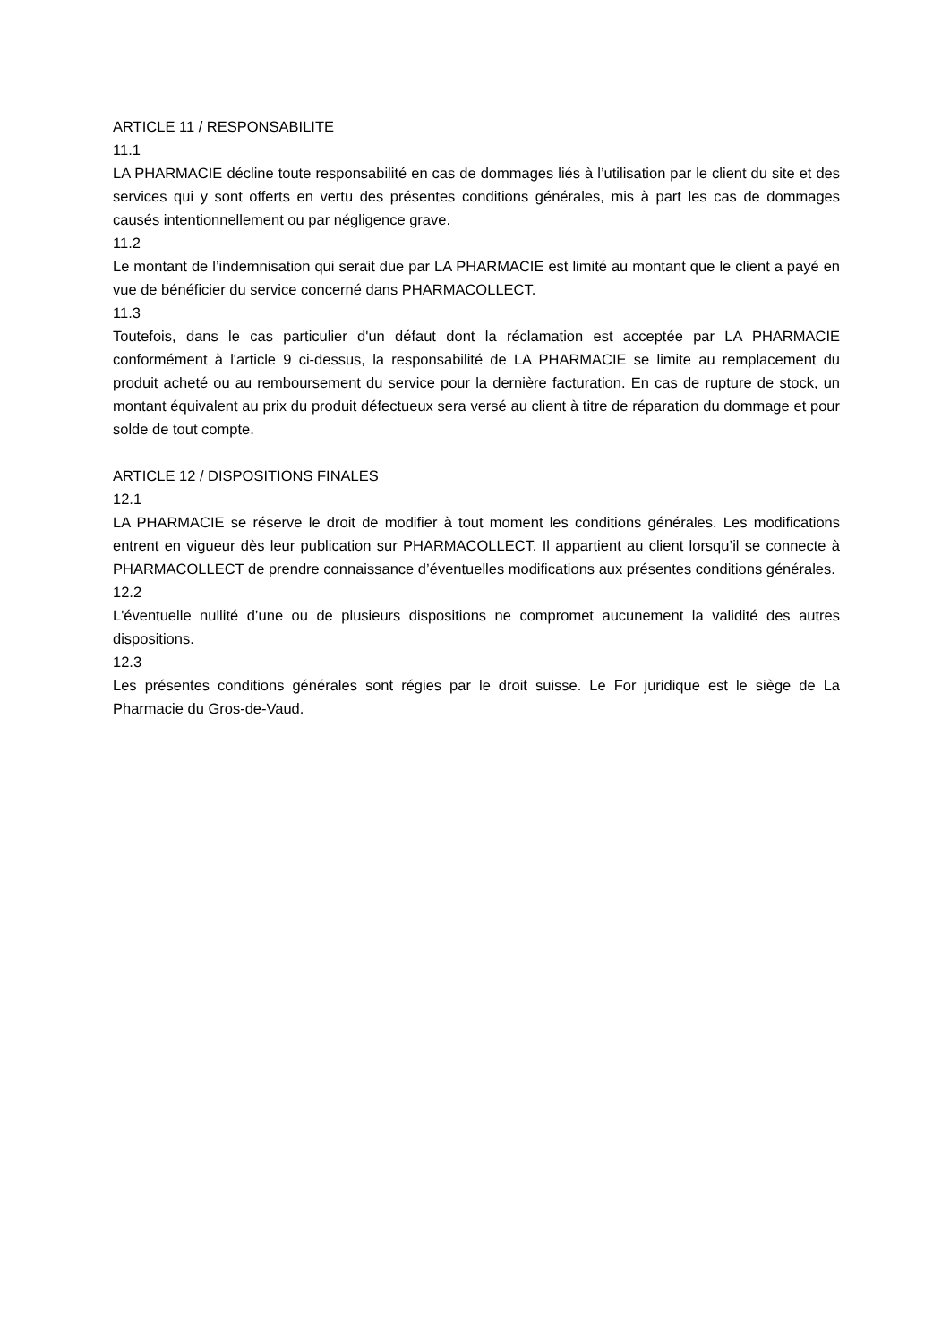ARTICLE 11 / RESPONSABILITE
11.1
LA PHARMACIE décline toute responsabilité en cas de dommages liés à l’utilisation par le client du site et des services qui y sont offerts en vertu des présentes conditions générales, mis à part les cas de dommages causés intentionnellement ou par négligence grave.
11.2
Le montant de l’indemnisation qui serait due par LA PHARMACIE est limité au montant que le client a payé en vue de bénéficier du service concerné dans PHARMACOLLECT.
11.3
Toutefois, dans le cas particulier d'un défaut dont la réclamation est acceptée par LA PHARMACIE conformément à l'article 9 ci-dessus, la responsabilité de LA PHARMACIE se limite au remplacement du produit acheté ou au remboursement du service pour la dernière facturation. En cas de rupture de stock, un montant équivalent au prix du produit défectueux sera versé au client à titre de réparation du dommage et pour solde de tout compte.
ARTICLE 12 / DISPOSITIONS FINALES
12.1
LA PHARMACIE se réserve le droit de modifier à tout moment les conditions générales. Les modifications entrent en vigueur dès leur publication sur PHARMACOLLECT. Il appartient au client lorsqu’il se connecte à PHARMACOLLECT de prendre connaissance d’éventuelles modifications aux présentes conditions générales.
12.2
L'éventuelle nullité d’une ou de plusieurs dispositions ne compromet aucunement la validité des autres dispositions.
12.3
Les présentes conditions générales sont régies par le droit suisse. Le For juridique est le siège de La Pharmacie du Gros-de-Vaud.